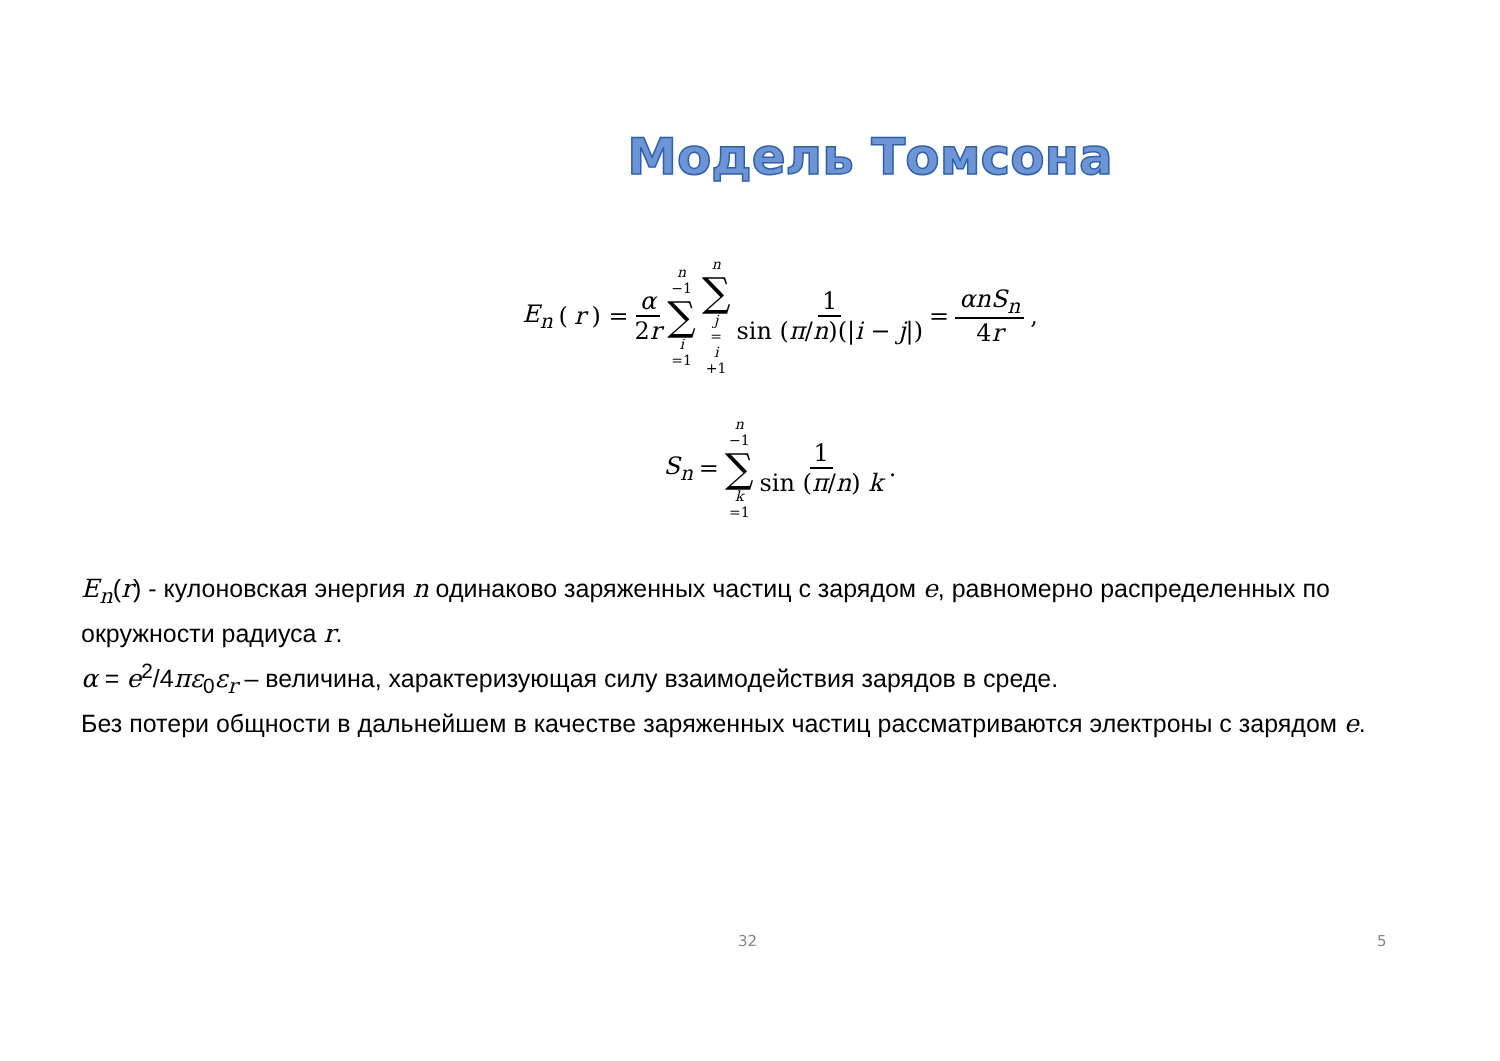Модель Томсона
E<sub>n</sub> (r) = α 2r n −1 ∑ i =1 n ∑ j = i +1 1 sin (π/n)(|i − j|) = αnS<sub>n</sub> 4r,
S<sub>n</sub> = n −1 ∑ k =1 1 sin (π/n) k.
E<sub>n</sub>(r) - кулоновская энергия n одинаково заряженных частиц с зарядом e, равномерно распределенных по окружности радиуса r.
α = e<sup>2</sup>/4πε<sub>0</sub>ε<sub>r</sub> – величина, характеризующая силу взаимодействия зарядов в среде.
Без потери общности в дальнейшем в качестве заряженных частиц рассматриваются электроны с зарядом e.
32 5